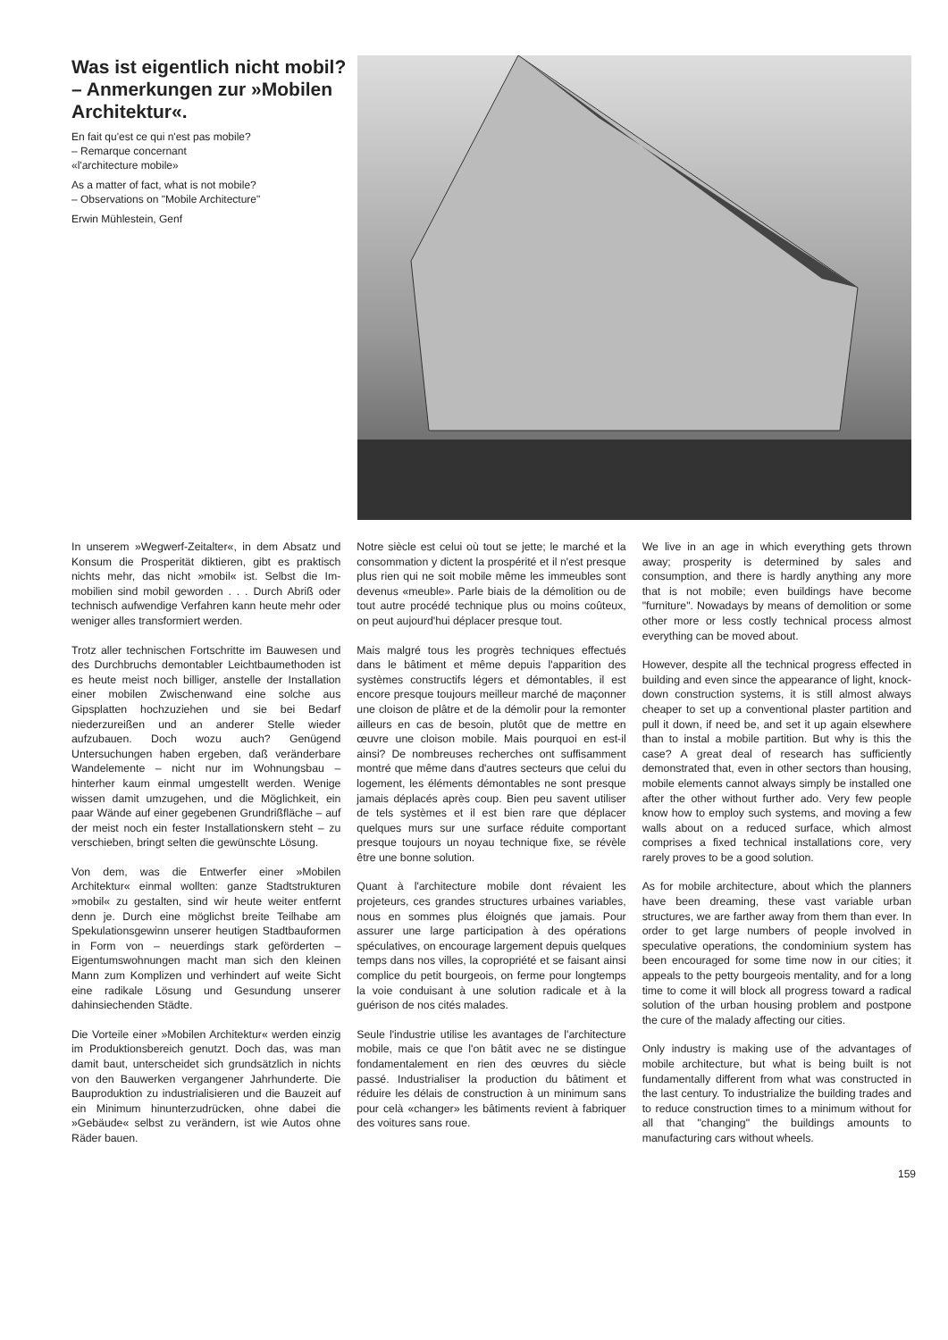Was ist eigentlich nicht mobil? – Anmerkungen zur »Mobilen Architektur«.
En fait qu'est ce qui n'est pas mobile?
– Remarque concernant
«l'architecture mobile»
As a matter of fact, what is not mobile?
– Observations on "Mobile Architecture"
Erwin Mühlestein, Genf
In unserem »Wegwerf-Zeitalter«, in dem Absatz und Konsum die Prosperität diktieren, gibt es praktisch nichts mehr, das nicht »mobil« ist. Selbst die Im-mobilien sind mobil geworden . . . Durch Abriß oder technisch aufwendige Verfahren kann heute mehr oder weniger alles transformiert werden.
Trotz aller technischen Fortschritte im Bauwesen und des Durchbruchs demontabler Leichtbaumethoden ist es heute meist noch billiger, anstelle der Installation einer mobilen Zwischenwand eine solche aus Gipsplatten hochzuziehen und sie bei Bedarf niederzureißen und an anderer Stelle wieder aufzubauen. Doch wozu auch? Genügend Untersuchungen haben ergeben, daß veränderbare Wandelemente – nicht nur im Wohnungsbau – hinterher kaum einmal umgestellt werden. Wenige wissen damit umzugehen, und die Möglichkeit, ein paar Wände auf einer gegebenen Grundrißfläche – auf der meist noch ein fester Installationskern steht – zu verschieben, bringt selten die gewünschte Lösung.
Von dem, was die Entwerfer einer »Mobilen Architektur« einmal wollten: ganze Stadtstrukturen »mobil« zu gestalten, sind wir heute weiter entfernt denn je. Durch eine möglichst breite Teilhabe am Spekulationsgewinn unserer heutigen Stadtbauformen in Form von – neuerdings stark geförderten – Eigentumswohnungen macht man sich den kleinen Mann zum Komplizen und verhindert auf weite Sicht eine radikale Lösung und Gesundung unserer dahinsiechenden Städte.
Die Vorteile einer »Mobilen Architektur« werden einzig im Produktionsbereich genutzt. Doch das, was man damit baut, unterscheidet sich grundsätzlich in nichts von den Bauwerken vergangener Jahrhunderte. Die Bauproduktion zu industrialisieren und die Bauzeit auf ein Minimum hinunterzudrücken, ohne dabei die »Gebäude« selbst zu verändern, ist wie Autos ohne Räder bauen.
Notre siècle est celui où tout se jette; le marché et la consommation y dictent la prospérité et il n'est presque plus rien qui ne soit mobile même les immeubles sont devenus «meuble». Parle biais de la démolition ou de tout autre procédé technique plus ou moins coûteux, on peut aujourd'hui déplacer presque tout.
Mais malgré tous les progrès techniques effectués dans le bâtiment et même depuis l'apparition des systèmes constructifs légers et démontables, il est encore presque toujours meilleur marché de maçonner une cloison de plâtre et de la démolir pour la remonter ailleurs en cas de besoin, plutôt que de mettre en œuvre une cloison mobile. Mais pourquoi en est-il ainsi? De nombreuses recherches ont suffisamment montré que même dans d'autres secteurs que celui du logement, les éléments démontables ne sont presque jamais déplacés après coup. Bien peu savent utiliser de tels systèmes et il est bien rare que déplacer quelques murs sur une surface réduite comportant presque toujours un noyau technique fixe, se révèle être une bonne solution.
Quant à l'architecture mobile dont révaient les projeteurs, ces grandes structures urbaines variables, nous en sommes plus éloignés que jamais. Pour assurer une large participation à des opérations spéculatives, on encourage largement depuis quelques temps dans nos villes, la copropriété et se faisant ainsi complice du petit bourgeois, on ferme pour longtemps la voie conduisant à une solution radicale et à la guérison de nos cités malades.
Seule l'industrie utilise les avantages de l'architecture mobile, mais ce que l'on bâtit avec ne se distingue fondamentalement en rien des œuvres du siècle passé. Industrialiser la production du bâtiment et réduire les délais de construction à un minimum sans pour celà «changer» les bâtiments revient à fabriquer des voitures sans roue.
We live in an age in which everything gets thrown away; prosperity is determined by sales and consumption, and there is hardly anything any more that is not mobile; even buildings have become "furniture". Nowadays by means of demolition or some other more or less costly technical process almost everything can be moved about.
However, despite all the technical progress effected in building and even since the appearance of light, knock-down construction systems, it is still almost always cheaper to set up a conventional plaster partition and pull it down, if need be, and set it up again elsewhere than to instal a mobile partition. But why is this the case? A great deal of research has sufficiently demonstrated that, even in other sectors than housing, mobile elements cannot always simply be installed one after the other without further ado. Very few people know how to employ such systems, and moving a few walls about on a reduced surface, which almost comprises a fixed technical installations core, very rarely proves to be a good solution.
As for mobile architecture, about which the planners have been dreaming, these vast variable urban structures, we are farther away from them than ever. In order to get large numbers of people involved in speculative operations, the condominium system has been encouraged for some time now in our cities; it appeals to the petty bourgeois mentality, and for a long time to come it will block all progress toward a radical solution of the urban housing problem and postpone the cure of the malady affecting our cities.
Only industry is making use of the advantages of mobile architecture, but what is being built is not fundamentally different from what was constructed in the last century. To industrialize the building trades and to reduce construction times to a minimum without for all that "changing" the buildings amounts to manufacturing cars without wheels.
159